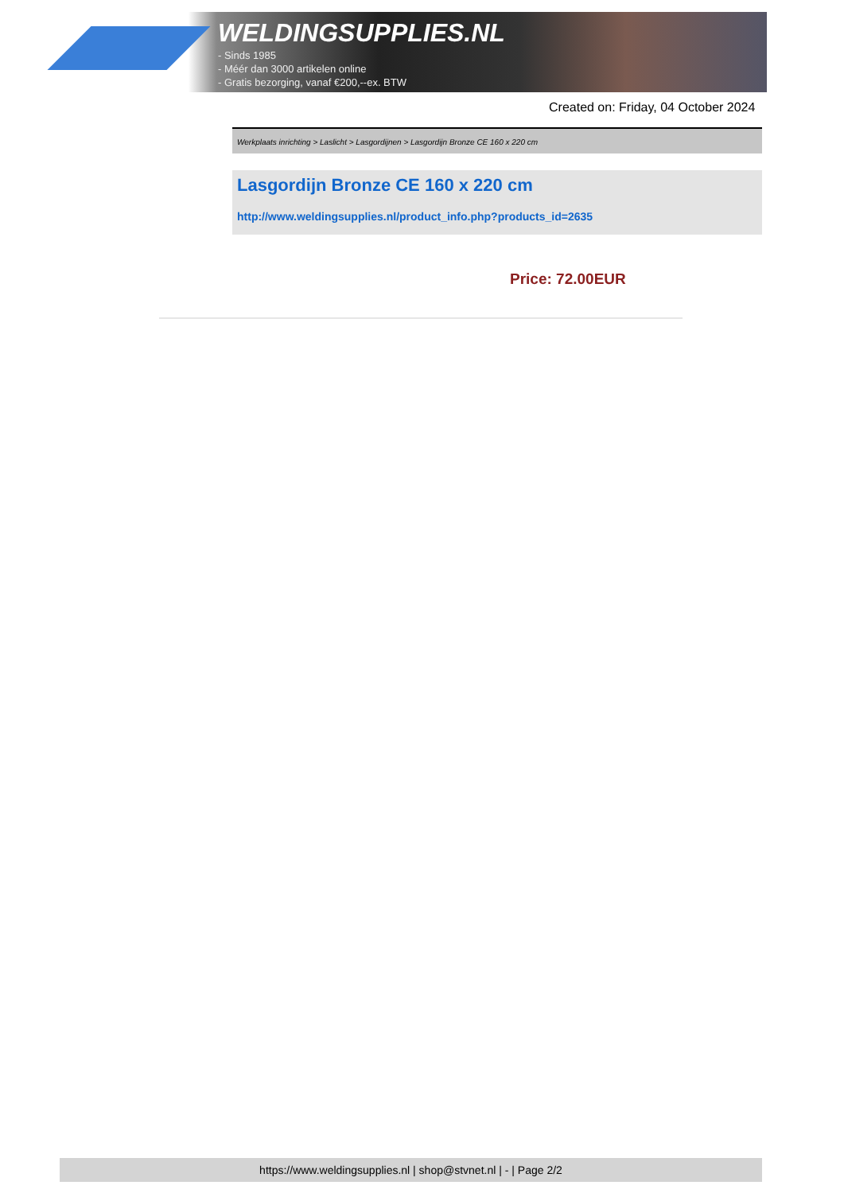WELDINGSUPPLIES.NL
- Sinds 1985
- Méér dan 3000 artikelen online
- Gratis bezorging, vanaf €200,--ex. BTW
Created on: Friday, 04 October 2024
Werkplaats inrichting > Laslicht > Lasgordijnen > Lasgordijn Bronze CE 160 x 220 cm
Lasgordijn Bronze CE 160 x 220 cm
http://www.weldingsupplies.nl/product_info.php?products_id=2635
Price: 72.00EUR
https://www.weldingsupplies.nl | shop@stvnet.nl | - | Page 2/2